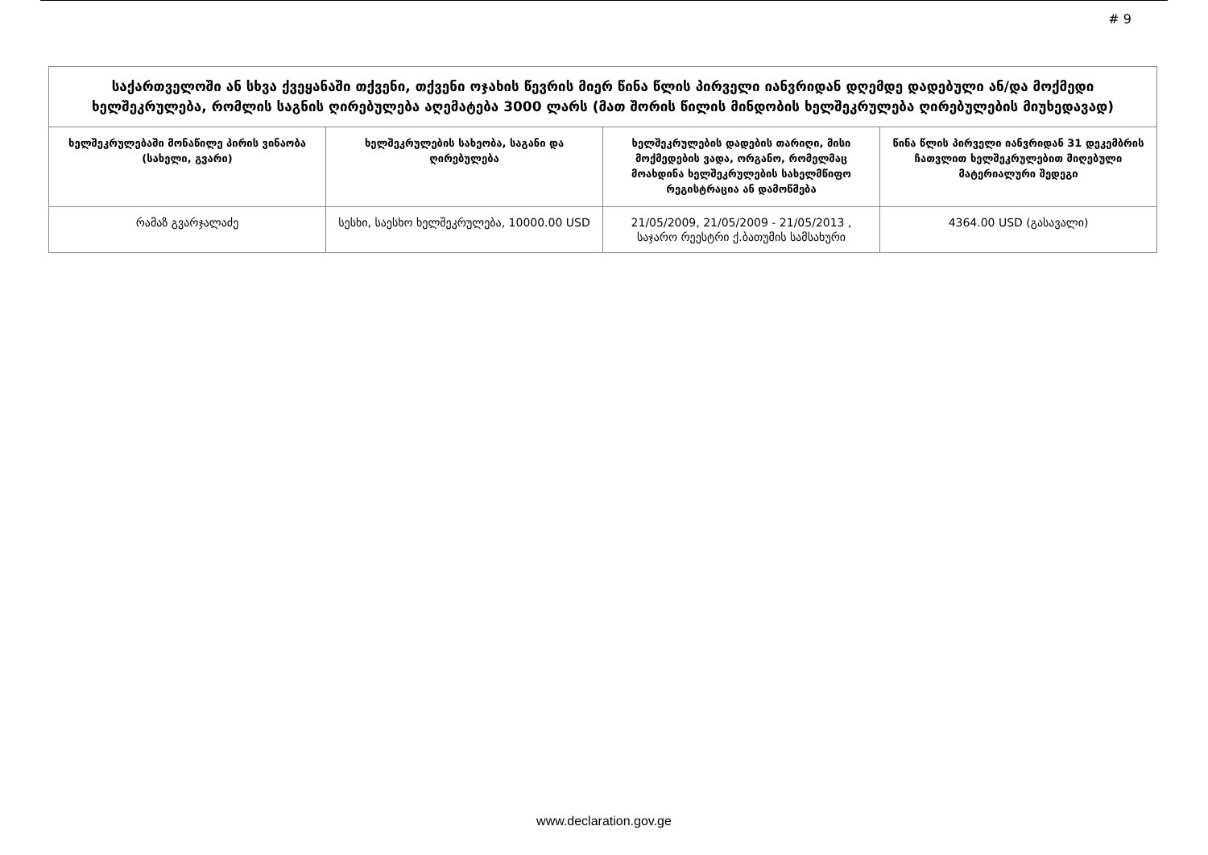# 9
| საქართველოში ან სხვა ქვეყანაში თქვენი, თქვენი ოჯახის წევრის მიერ წინა წლის პირველი იანვრიდან დღემდე დადებული ან/და მოქმედი ხელშეკრულება, რომლის საგნის ღირებულება აღემატება 3000 ლარს (მათ შორის წილის მინდობის ხელშეკრულება ღირებულების მიუხედავად) | | | |
| --- | --- | --- | --- |
| ხელშეკრულებაში მონაწილე პირის ვინაობა (სახელი, გვარი) | ხელშეკრულების სახეობა, საგანი და ღირებულება | ხელშეკრულების დადების თარიღი, მისი მოქმედების ვადა, ორგანო, რომელმაც მოახდინა ხელშეკრულების სახელმწიფო რეგისტრაცია ან დამოწმება | წინა წლის პირველი იანვრიდან 31 დეკემბრის ჩათვლით ხელშეკრულებით მიღებული მატერიალური შედეგი |
| რამაზ გვარჯალაძე | სესხი, საესხო ხელშეკრულება, 10000.00 USD | 21/05/2009, 21/05/2009 - 21/05/2013 , საჯარო რეესტრი ქ.ბათუმის სამსახური | 4364.00 USD (გასავალი) |
www.declaration.gov.ge